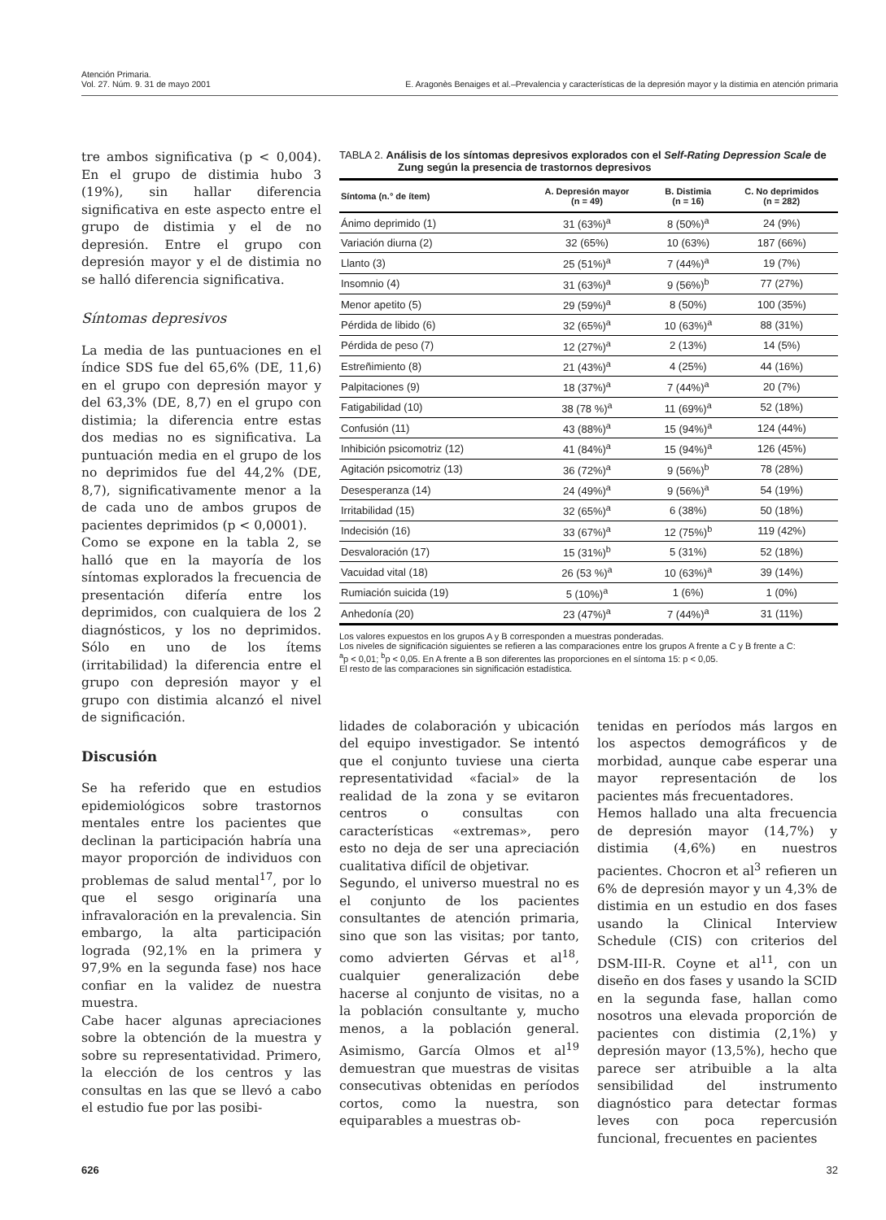Atención Primaria.
Vol. 27. Núm. 9. 31 de mayo 2001
E. Aragonès Benaiges et al.–Prevalencia y características de la depresión mayor y la distimia en atención primaria
tre ambos significativa (p < 0,004). En el grupo de distimia hubo 3 (19%), sin hallar diferencia significativa en este aspecto entre el grupo de distimia y el de no depresión. Entre el grupo con depresión mayor y el de distimia no se halló diferencia significativa.
Síntomas depresivos
La media de las puntuaciones en el índice SDS fue del 65,6% (DE, 11,6) en el grupo con depresión mayor y del 63,3% (DE, 8,7) en el grupo con distimia; la diferencia entre estas dos medias no es significativa. La puntuación media en el grupo de los no deprimidos fue del 44,2% (DE, 8,7), significativamente menor a la de cada uno de ambos grupos de pacientes deprimidos (p < 0,0001).
Como se expone en la tabla 2, se halló que en la mayoría de los síntomas explorados la frecuencia de presentación difería entre los deprimidos, con cualquiera de los 2 diagnósticos, y los no deprimidos. Sólo en uno de los ítems (irritabilidad) la diferencia entre el grupo con depresión mayor y el grupo con distimia alcanzó el nivel de significación.
Discusión
Se ha referido que en estudios epidemiológicos sobre trastornos mentales entre los pacientes que declinan la participación habría una mayor proporción de individuos con problemas de salud mental<sup>17</sup>, por lo que el sesgo originaría una infravaloración en la prevalencia. Sin embargo, la alta participación lograda (92,1% en la primera y 97,9% en la segunda fase) nos hace confiar en la validez de nuestra muestra.
Cabe hacer algunas apreciaciones sobre la obtención de la muestra y sobre su representatividad. Primero, la elección de los centros y las consultas en las que se llevó a cabo el estudio fue por las posibi-
TABLA 2. Análisis de los síntomas depresivos explorados con el Self-Rating Depression Scale de Zung según la presencia de trastornos depresivos
| Síntoma (n.° de ítem) | A. Depresión mayor (n = 49) | B. Distimia (n = 16) | C. No deprimidos (n = 282) |
| --- | --- | --- | --- |
| Ánimo deprimido (1) | 31 (63%)<sup>a</sup> | 8 (50%)<sup>a</sup> | 24 (9%) |
| Variación diurna (2) | 32 (65%) | 10 (63%) | 187 (66%) |
| Llanto (3) | 25 (51%)<sup>a</sup> | 7 (44%)<sup>a</sup> | 19 (7%) |
| Insomnio (4) | 31 (63%)<sup>a</sup> | 9 (56%)<sup>b</sup> | 77 (27%) |
| Menor apetito (5) | 29 (59%)<sup>a</sup> | 8 (50%) | 100 (35%) |
| Pérdida de libido (6) | 32 (65%)<sup>a</sup> | 10 (63%)<sup>a</sup> | 88 (31%) |
| Pérdida de peso (7) | 12 (27%)<sup>a</sup> | 2 (13%) | 14 (5%) |
| Estreñimiento (8) | 21 (43%)<sup>a</sup> | 4 (25%) | 44 (16%) |
| Palpitaciones (9) | 18 (37%)<sup>a</sup> | 7 (44%)<sup>a</sup> | 20 (7%) |
| Fatigabilidad (10) | 38 (78 %)<sup>a</sup> | 11 (69%)<sup>a</sup> | 52 (18%) |
| Confusión (11) | 43 (88%)<sup>a</sup> | 15 (94%)<sup>a</sup> | 124 (44%) |
| Inhibición psicomotriz (12) | 41 (84%)<sup>a</sup> | 15 (94%)<sup>a</sup> | 126 (45%) |
| Agitación psicomotriz (13) | 36 (72%)<sup>a</sup> | 9 (56%)<sup>b</sup> | 78 (28%) |
| Desesperanza (14) | 24 (49%)<sup>a</sup> | 9 (56%)<sup>a</sup> | 54 (19%) |
| Irritabilidad (15) | 32 (65%)<sup>a</sup> | 6 (38%) | 50 (18%) |
| Indecisión (16) | 33 (67%)<sup>a</sup> | 12 (75%)<sup>b</sup> | 119 (42%) |
| Desvaloración (17) | 15 (31%)<sup>b</sup> | 5 (31%) | 52 (18%) |
| Vacuidad vital (18) | 26 (53 %)<sup>a</sup> | 10 (63%)<sup>a</sup> | 39 (14%) |
| Rumiación suicida (19) | 5 (10%)<sup>a</sup> | 1 (6%) | 1 (0%) |
| Anhedonía (20) | 23 (47%)<sup>a</sup> | 7 (44%)<sup>a</sup> | 31 (11%) |
Los valores expuestos en los grupos A y B corresponden a muestras ponderadas.
Los niveles de significación siguientes se refieren a las comparaciones entre los grupos A frente a C y B frente a C:
<sup>a</sup> p < 0,01; <sup>b</sup>p < 0,05. En A frente a B son diferentes las proporciones en el síntoma 15: p < 0,05.
El resto de las comparaciones sin significación estadística.
lidades de colaboración y ubicación del equipo investigador. Se intentó que el conjunto tuviese una cierta representatividad «facial» de la realidad de la zona y se evitaron centros o consultas con características «extremas», pero esto no deja de ser una apreciación cualitativa difícil de objetivar.
Segundo, el universo muestral no es el conjunto de los pacientes consultantes de atención primaria, sino que son las visitas; por tanto, como advierten Gérvas et al<sup>18</sup>, cualquier generalización debe hacerse al conjunto de visitas, no a la población consultante y, mucho menos, a la población general. Asimismo, García Olmos et al<sup>19</sup> demuestran que muestras de visitas consecutivas obtenidas en períodos cortos, como la nuestra, son equiparables a muestras ob-
tenidas en períodos más largos en los aspectos demográficos y de morbidad, aunque cabe esperar una mayor representación de los pacientes más frecuentadores.
Hemos hallado una alta frecuencia de depresión mayor (14,7%) y distimia (4,6%) en nuestros pacientes. Chocron et al<sup>3</sup> refieren un 6% de depresión mayor y un 4,3% de distimia en un estudio en dos fases usando la Clinical Interview Schedule (CIS) con criterios del DSM-III-R. Coyne et al<sup>11</sup>, con un diseño en dos fases y usando la SCID en la segunda fase, hallan como nosotros una elevada proporción de pacientes con distimia (2,1%) y depresión mayor (13,5%), hecho que parece ser atribuible a la alta sensibilidad del instrumento diagnóstico para detectar formas leves con poca repercusión funcional, frecuentes en pacientes
626 32